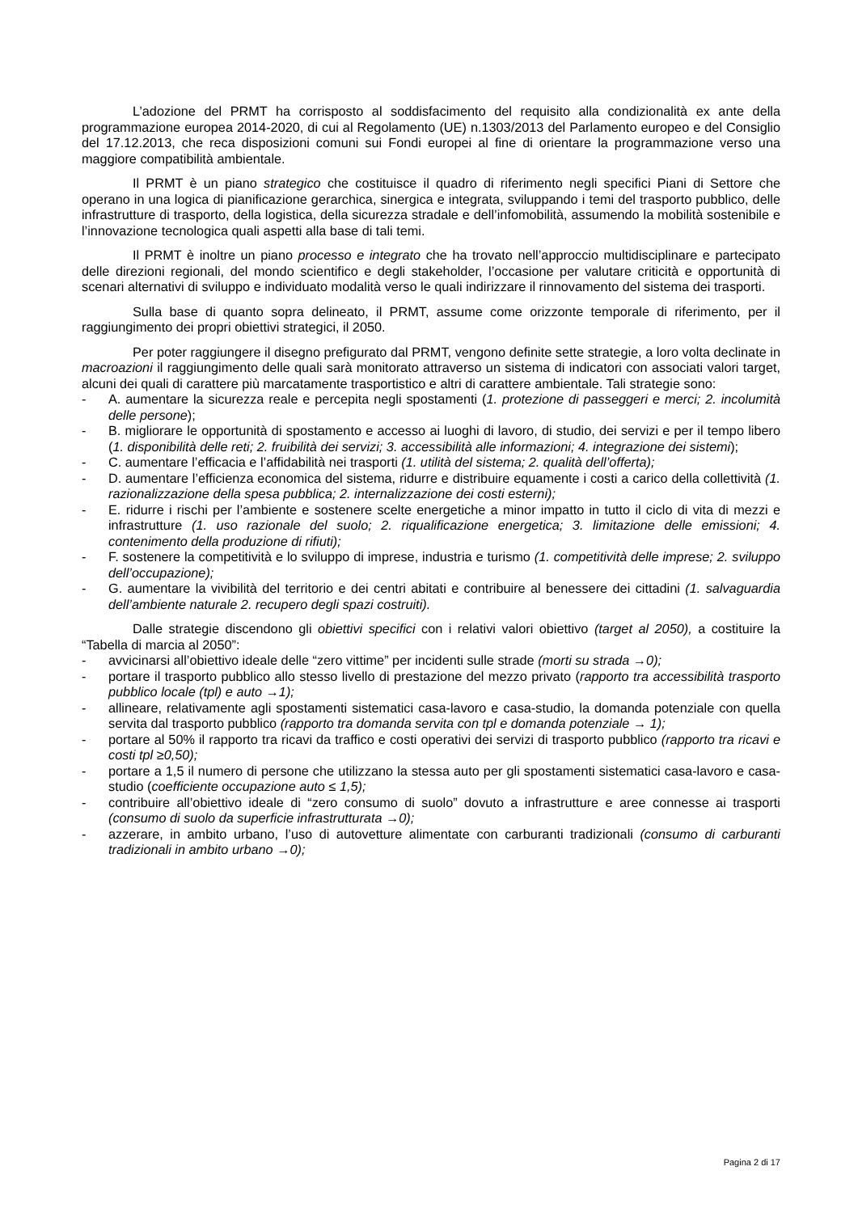L’adozione del PRMT ha corrisposto al soddisfacimento del requisito alla condizionalità ex ante della programmazione europea 2014-2020, di cui al Regolamento (UE) n.1303/2013 del Parlamento europeo e del Consiglio del 17.12.2013, che reca disposizioni comuni sui Fondi europei al fine di orientare la programmazione verso una maggiore compatibilità ambientale.
Il PRMT è un piano strategico che costituisce il quadro di riferimento negli specifici Piani di Settore che operano in una logica di pianificazione gerarchica, sinergica e integrata, sviluppando i temi del trasporto pubblico, delle infrastrutture di trasporto, della logistica, della sicurezza stradale e dell’infomobilità, assumendo la mobilità sostenibile e l’innovazione tecnologica quali aspetti alla base di tali temi.
Il PRMT è inoltre un piano processo e integrato che ha trovato nell’approccio multidisciplinare e partecipato delle direzioni regionali, del mondo scientifico e degli stakeholder, l’occasione per valutare criticità e opportunità di scenari alternativi di sviluppo e individuato modalità verso le quali indirizzare il rinnovamento del sistema dei trasporti.
Sulla base di quanto sopra delineato, il PRMT, assume come orizzonte temporale di riferimento, per il raggiungimento dei propri obiettivi strategici, il 2050.
Per poter raggiungere il disegno prefigurato dal PRMT, vengono definite sette strategie, a loro volta declinate in macroazioni il raggiungimento delle quali sarà monitorato attraverso un sistema di indicatori con associati valori target, alcuni dei quali di carattere più marcatamente trasportistico e altri di carattere ambientale. Tali strategie sono:
- A. aumentare la sicurezza reale e percepita negli spostamenti (1. protezione di passeggeri e merci; 2. incolumità delle persone);
- B. migliorare le opportunità di spostamento e accesso ai luoghi di lavoro, di studio, dei servizi e per il tempo libero (1. disponibilità delle reti; 2. fruibilità dei servizi; 3. accessibilità alle informazioni; 4. integrazione dei sistemi);
- C. aumentare l’efficacia e l’affidabilità nei trasporti (1. utilità del sistema; 2. qualità dell’offerta);
- D. aumentare l’efficienza economica del sistema, ridurre e distribuire equamente i costi a carico della collettività (1. razionalizzazione della spesa pubblica; 2. internalizzazione dei costi esterni);
- E. ridurre i rischi per l’ambiente e sostenere scelte energetiche a minor impatto in tutto il ciclo di vita di mezzi e infrastrutture (1. uso razionale del suolo; 2. riqualificazione energetica; 3. limitazione delle emissioni; 4. contenimento della produzione di rifiuti);
- F. sostenere la competitività e lo sviluppo di imprese, industria e turismo (1. competitività delle imprese; 2. sviluppo dell’occupazione);
- G. aumentare la vivibilità del territorio e dei centri abitati e contribuire al benessere dei cittadini (1. salvaguardia dell’ambiente naturale 2. recupero degli spazi costruiti).
Dalle strategie discendono gli obiettivi specifici con i relativi valori obiettivo (target al 2050), a costituire la “Tabella di marcia al 2050”:
- avvicinarsi all’obiettivo ideale delle “zero vittime” per incidenti sulle strade (morti su strada →0);
- portare il trasporto pubblico allo stesso livello di prestazione del mezzo privato (rapporto tra accessibilità trasporto pubblico locale (tpl) e auto →1);
- allineare, relativamente agli spostamenti sistematici casa-lavoro e casa-studio, la domanda potenziale con quella servita dal trasporto pubblico (rapporto tra domanda servita con tpl e domanda potenziale → 1);
- portare al 50% il rapporto tra ricavi da traffico e costi operativi dei servizi di trasporto pubblico (rapporto tra ricavi e costi tpl ≥0,50);
- portare a 1,5 il numero di persone che utilizzano la stessa auto per gli spostamenti sistematici casa-lavoro e casa-studio (coefficiente occupazione auto ≤ 1,5);
- contribuire all’obiettivo ideale di “zero consumo di suolo” dovuto a infrastrutture e aree connesse ai trasporti (consumo di suolo da superficie infrastrutturata →0);
- azzerare, in ambito urbano, l’uso di autovetture alimentate con carburanti tradizionali (consumo di carburanti tradizionali in ambito urbano →0);
Pagina 2 di 17